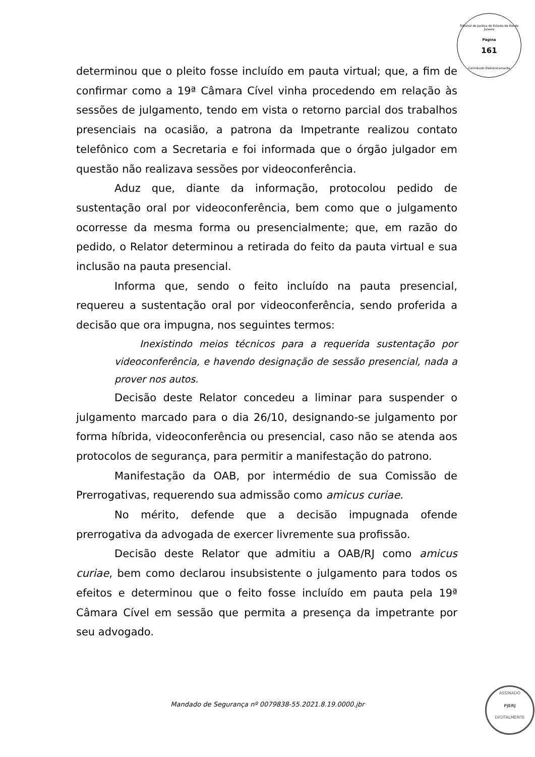Tribunal de Justiça do Estado do Rio de Janeiro
Página
161
Carimbado Eletronicamente
determinou que o pleito fosse incluído em pauta virtual; que, a fim de confirmar como a 19ª Câmara Cível vinha procedendo em relação às sessões de julgamento, tendo em vista o retorno parcial dos trabalhos presenciais na ocasião, a patrona da Impetrante realizou contato telefônico com a Secretaria e foi informada que o órgão julgador em questão não realizava sessões por videoconferência.
Aduz que, diante da informação, protocolou pedido de sustentação oral por videoconferência, bem como que o julgamento ocorresse da mesma forma ou presencialmente; que, em razão do pedido, o Relator determinou a retirada do feito da pauta virtual e sua inclusão na pauta presencial.
Informa que, sendo o feito incluído na pauta presencial, requereu a sustentação oral por videoconferência, sendo proferida a decisão que ora impugna, nos seguintes termos:
Inexistindo meios técnicos para a requerida sustentação por videoconferência, e havendo designação de sessão presencial, nada a prover nos autos.
Decisão deste Relator concedeu a liminar para suspender o julgamento marcado para o dia 26/10, designando-se julgamento por forma híbrida, videoconferência ou presencial, caso não se atenda aos protocolos de segurança, para permitir a manifestação do patrono.
Manifestação da OAB, por intermédio de sua Comissão de Prerrogativas, requerendo sua admissão como amicus curiae.
No mérito, defende que a decisão impugnada ofende prerrogativa da advogada de exercer livremente sua profissão.
Decisão deste Relator que admitiu a OAB/RJ como amicus curiae, bem como declarou insubsistente o julgamento para todos os efeitos e determinou que o feito fosse incluído em pauta pela 19ª Câmara Cível em sessão que permita a presença da impetrante por seu advogado.
Mandado de Segurança nº 0079838-55.2021.8.19.0000.jbr
ASSINADO
PJERJ
DIGITALMENTE